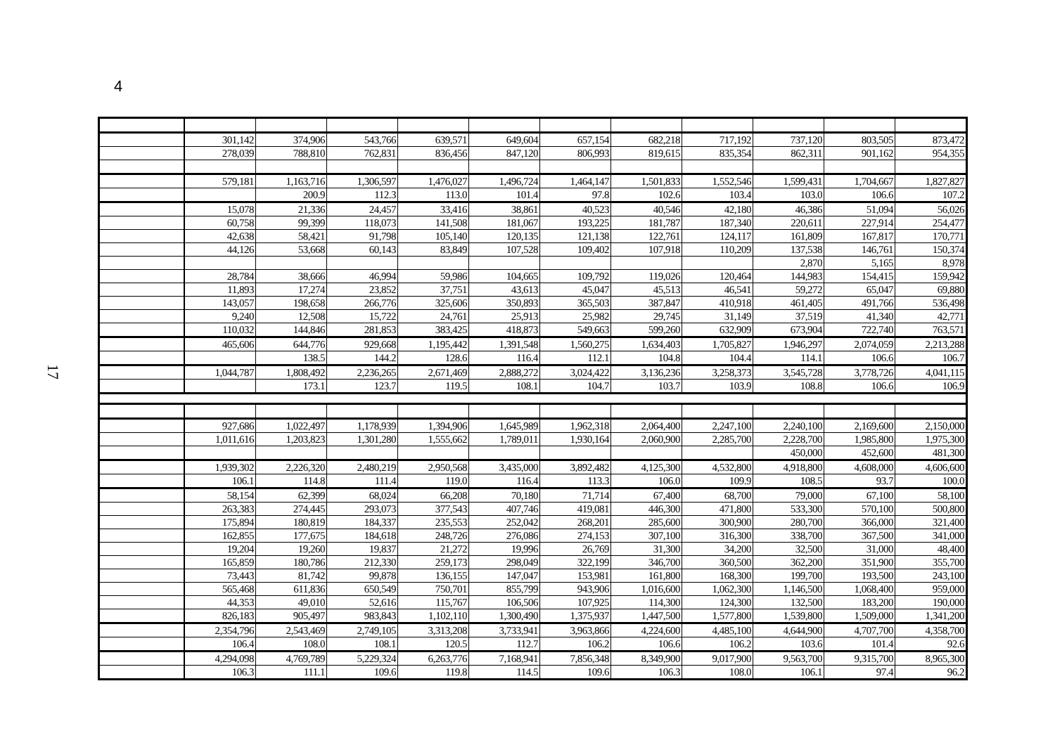4
17
| | 301,142 | 374,906 | 543,766 | 639,571 | 649,604 | 657,154 | 682,218 | 717,192 | 737,120 | 803,505 | 873,472 |
| | 278,039 | 788,810 | 762,831 | 836,456 | 847,120 | 806,993 | 819,615 | 835,354 | 862,311 | 901,162 | 954,355 |
| | 579,181 | 1,163,716 | 1,306,597 | 1,476,027 | 1,496,724 | 1,464,147 | 1,501,833 | 1,552,546 | 1,599,431 | 1,704,667 | 1,827,827 |
| | | 200.9 | 112.3 | 113.0 | 101.4 | 97.8 | 102.6 | 103.4 | 103.0 | 106.6 | 107.2 |
| | 15,078 | 21,336 | 24,457 | 33,416 | 38,861 | 40,523 | 40,546 | 42,180 | 46,386 | 51,094 | 56,026 |
| | 60,758 | 99,399 | 118,073 | 141,508 | 181,067 | 193,225 | 181,787 | 187,340 | 220,611 | 227,914 | 254,477 |
| | 42,638 | 58,421 | 91,798 | 105,140 | 120,135 | 121,138 | 122,761 | 124,117 | 161,809 | 167,817 | 170,771 |
| | 44,126 | 53,668 | 60,143 | 83,849 | 107,528 | 109,402 | 107,918 | 110,209 | 137,538 | 146,761 | 150,374 |
| | | | | | | | | | 2,870 | 5,165 | 8,978 |
| | 28,784 | 38,666 | 46,994 | 59,986 | 104,665 | 109,792 | 119,026 | 120,464 | 144,983 | 154,415 | 159,942 |
| | 11,893 | 17,274 | 23,852 | 37,751 | 43,613 | 45,047 | 45,513 | 46,541 | 59,272 | 65,047 | 69,880 |
| | 143,057 | 198,658 | 266,776 | 325,606 | 350,893 | 365,503 | 387,847 | 410,918 | 461,405 | 491,766 | 536,498 |
| | 9,240 | 12,508 | 15,722 | 24,761 | 25,913 | 25,982 | 29,745 | 31,149 | 37,519 | 41,340 | 42,771 |
| | 110,032 | 144,846 | 281,853 | 383,425 | 418,873 | 549,663 | 599,260 | 632,909 | 673,904 | 722,740 | 763,571 |
| | 465,606 | 644,776 | 929,668 | 1,195,442 | 1,391,548 | 1,560,275 | 1,634,403 | 1,705,827 | 1,946,297 | 2,074,059 | 2,213,288 |
| | | 138.5 | 144.2 | 128.6 | 116.4 | 112.1 | 104.8 | 104.4 | 114.1 | 106.6 | 106.7 |
| | 1,044,787 | 1,808,492 | 2,236,265 | 2,671,469 | 2,888,272 | 3,024,422 | 3,136,236 | 3,258,373 | 3,545,728 | 3,778,726 | 4,041,115 |
| | | 173.1 | 123.7 | 119.5 | 108.1 | 104.7 | 103.7 | 103.9 | 108.8 | 106.6 | 106.9 |
| | 927,686 | 1,022,497 | 1,178,939 | 1,394,906 | 1,645,989 | 1,962,318 | 2,064,400 | 2,247,100 | 2,240,100 | 2,169,600 | 2,150,000 |
| | 1,011,616 | 1,203,823 | 1,301,280 | 1,555,662 | 1,789,011 | 1,930,164 | 2,060,900 | 2,285,700 | 2,228,700 | 1,985,800 | 1,975,300 |
| | | | | | | | | | 450,000 | 452,600 | 481,300 |
| | 1,939,302 | 2,226,320 | 2,480,219 | 2,950,568 | 3,435,000 | 3,892,482 | 4,125,300 | 4,532,800 | 4,918,800 | 4,608,000 | 4,606,600 |
| | 106.1 | 114.8 | 111.4 | 119.0 | 116.4 | 113.3 | 106.0 | 109.9 | 108.5 | 93.7 | 100.0 |
| | 58,154 | 62,399 | 68,024 | 66,208 | 70,180 | 71,714 | 67,400 | 68,700 | 79,000 | 67,100 | 58,100 |
| | 263,383 | 274,445 | 293,073 | 377,543 | 407,746 | 419,081 | 446,300 | 471,800 | 533,300 | 570,100 | 500,800 |
| | 175,894 | 180,819 | 184,337 | 235,553 | 252,042 | 268,201 | 285,600 | 300,900 | 280,700 | 366,000 | 321,400 |
| | 162,855 | 177,675 | 184,618 | 248,726 | 276,086 | 274,153 | 307,100 | 316,300 | 338,700 | 367,500 | 341,000 |
| | 19,204 | 19,260 | 19,837 | 21,272 | 19,996 | 26,769 | 31,300 | 34,200 | 32,500 | 31,000 | 48,400 |
| | 165,859 | 180,786 | 212,330 | 259,173 | 298,049 | 322,199 | 346,700 | 360,500 | 362,200 | 351,900 | 355,700 |
| | 73,443 | 81,742 | 99,878 | 136,155 | 147,047 | 153,981 | 161,800 | 168,300 | 199,700 | 193,500 | 243,100 |
| | 565,468 | 611,836 | 650,549 | 750,701 | 855,799 | 943,906 | 1,016,600 | 1,062,300 | 1,146,500 | 1,068,400 | 959,000 |
| | 44,353 | 49,010 | 52,616 | 115,767 | 106,506 | 107,925 | 114,300 | 124,300 | 132,500 | 183,200 | 190,000 |
| | 826,183 | 905,497 | 983,843 | 1,102,110 | 1,300,490 | 1,375,937 | 1,447,500 | 1,577,800 | 1,539,800 | 1,509,000 | 1,341,200 |
| | 2,354,796 | 2,543,469 | 2,749,105 | 3,313,208 | 3,733,941 | 3,963,866 | 4,224,600 | 4,485,100 | 4,644,900 | 4,707,700 | 4,358,700 |
| | 106.4 | 108.0 | 108.1 | 120.5 | 112.7 | 106.2 | 106.6 | 106.2 | 103.6 | 101.4 | 92.6 |
| | 4,294,098 | 4,769,789 | 5,229,324 | 6,263,776 | 7,168,941 | 7,856,348 | 8,349,900 | 9,017,900 | 9,563,700 | 9,315,700 | 8,965,300 |
| | 106.3 | 111.1 | 109.6 | 119.8 | 114.5 | 109.6 | 106.3 | 108.0 | 106.1 | 97.4 | 96.2 |